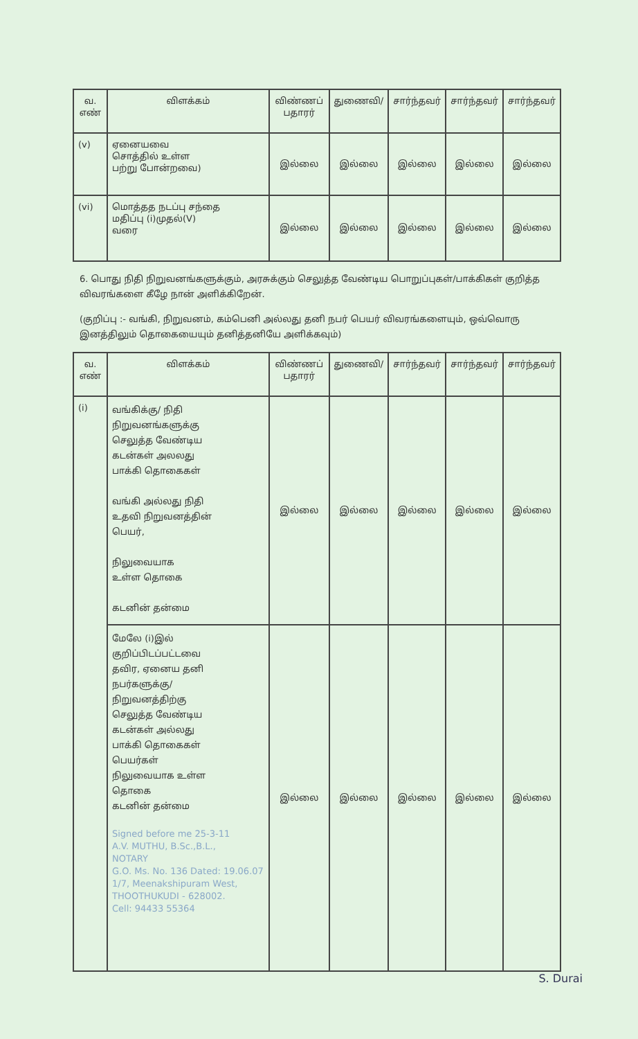| வ. எண் | விளக்கம் | விண்ணப் பதாரர் | துணைவி/ | சார்ந்தவர் | சார்ந்தவர் | சார்ந்தவர் |
| --- | --- | --- | --- | --- | --- | --- |
| (v) | ஏனையவை சொத்தில் உள்ள பற்று போன்றவை) | இல்லை | இல்லை | இல்லை | இல்லை | இல்லை |
| (vi) | மொத்தத நடப்பு சந்தை மதிப்பு (i)முதல்(V) வரை | இல்லை | இல்லை | இல்லை | இல்லை | இல்லை |
6. பொது நிதி நிறுவனங்களுக்கும், அரசுக்கும் செலுத்த வேண்டிய பொறுப்புகள்/பாக்கிகள் குறித்த விவரங்களை கீழே நான் அளிக்கிறேன்.
(குறிப்பு :- வங்கி, நிறுவனம், கம்பெனி அல்லது தனி நபர் பெயர் விவரங்களையும், ஒவ்வொரு இனத்திலும் தொகையையும் தனித்தனியே அளிக்கவும்)
| வ. எண் | விளக்கம் | விண்ணப் பதாரர் | துணைவி/ | சார்ந்தவர் | சார்ந்தவர் | சார்ந்தவர் |
| --- | --- | --- | --- | --- | --- | --- |
| (i) | வங்கிக்கு/ நிதி நிறுவனங்களுக்கு செலுத்த வேண்டிய கடன்கள் அலலது பாக்கி தொகைகள் வங்கி அல்லது நிதி உதவி நிறுவனத்தின் பெயர், நிலுவையாக உள்ள தொகை கடனின் தன்மை | இல்லை | இல்லை | இல்லை | இல்லை | இல்லை |
| | மேலே (i)இல் குறிப்பிடப்பட்டவை தவிர, ஏனைய தனி நபர்களுக்கு/ நிறுவனத்திற்கு செலுத்த வேண்டிய கடன்கள் அல்லது பாக்கி தொகைகள் பெயர்கள் நிலுவையாக உள்ள தொகை கடனின் தன்மை Signed before me 25-3-11 A.V. MUTHU, B.Sc.,B.L., NOTARY G.O. Ms. No. 136 Dated: 19.06.07 1/7, Meenakshipuram West, THOOTHUKUDI - 628002. Cell: 94433 55364 | இல்லை | இல்லை | இல்லை | இல்லை | இல்லை |
S. Durai